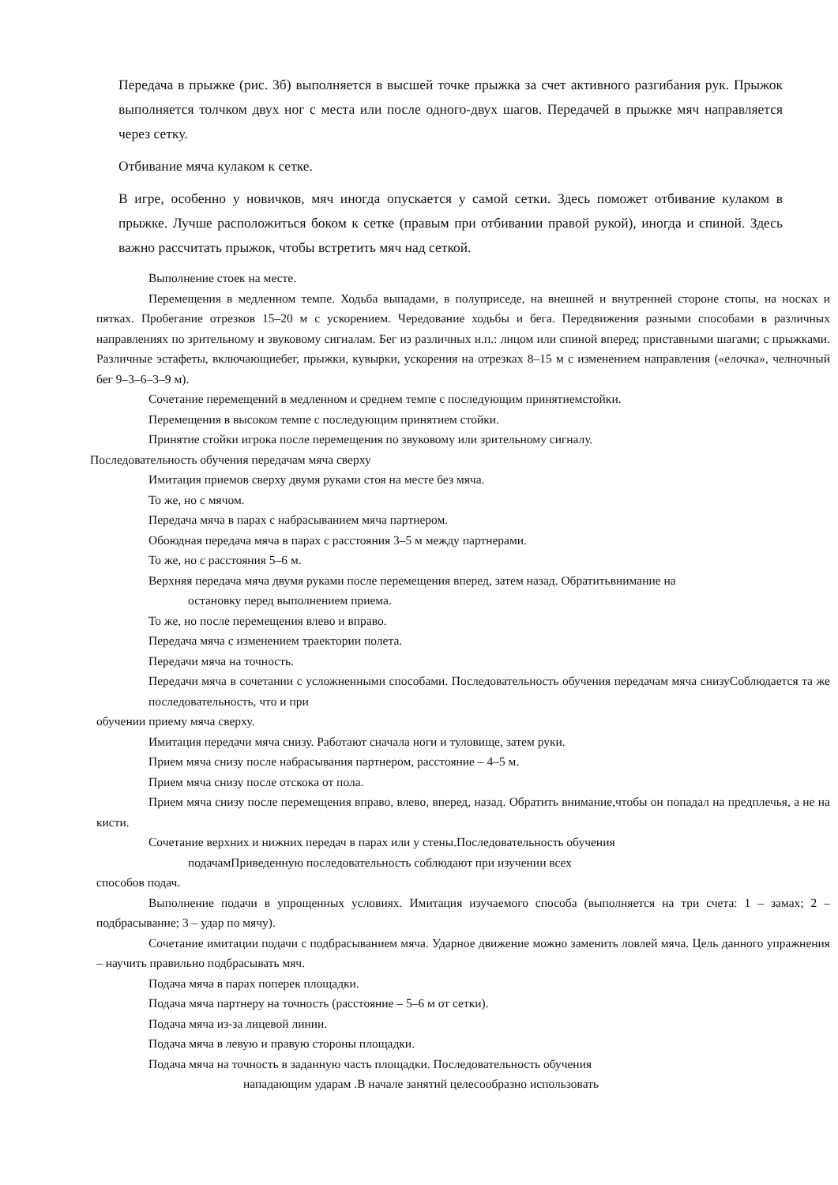Передача в прыжке (рис. 3б) выполняется в высшей точке прыжка за счет активного разгибания рук. Прыжок выполняется толчком двух ног с места или после одного-двух шагов. Передачей в прыжке мяч направляется через сетку.
Отбивание мяча кулаком к сетке.
В игре, особенно у новичков, мяч иногда опускается у самой сетки. Здесь поможет отбивание кулаком в прыжке. Лучше расположиться боком к сетке (правым при отбивании правой рукой), иногда и спиной. Здесь важно рассчитать прыжок, чтобы встретить мяч над сеткой.
Выполнение стоек на месте.
Перемещения в медленном темпе. Ходьба выпадами, в полуприседе, на внешней и внутренней стороне стопы, на носках и пятках. Пробегание отрезков 15–20 м с ускорением. Чередование ходьбы и бега. Передвижения разными способами в различных направлениях по зрительному и звуковому сигналам. Бег из различных и.п.: лицом или спиной вперед; приставными шагами; с прыжками. Различные эстафеты, включающиебег, прыжки, кувырки, ускорения на отрезках 8–15 м с изменением направления («елочка», челночный бег 9–3–6–3–9 м).
Сочетание перемещений в медленном и среднем темпе с последующим принятиемстойки.
Перемещения в высоком темпе с последующим принятием стойки.
Принятие стойки игрока после перемещения по звуковому или зрительному сигналу.
Последовательность обучения передачам мяча сверху
Имитация приемов сверху двумя руками стоя на месте без мяча.
То же, но с мячом.
Передача мяча в парах с набрасыванием мяча партнером.
Обоюдная передача мяча в парах с расстояния 3–5 м между партнерами.
То же, но с расстояния 5–6 м.
Верхняя передача мяча двумя руками после перемещения вперед, затем назад. Обратитьвнимание на
остановку перед выполнением приема.
То же, но после перемещения влево и вправо.
Передача мяча с изменением траектории полета.
Передачи мяча на точность.
Передачи мяча в сочетании с усложненными способами. Последовательность обучения передачам мяча снизуСоблюдается та же последовательность, что и при
обучении приему мяча сверху.
Имитация передачи мяча снизу. Работают сначала ноги и туловище, затем руки.
Прием мяча снизу после набрасывания партнером, расстояние – 4–5 м.
Прием мяча снизу после отскока от пола.
Прием мяча снизу после перемещения вправо, влево, вперед, назад. Обратить внимание,чтобы он попадал на предплечья, а не на кисти.
Сочетание верхних и нижних передач в парах или у стены.Последовательность обучения
подачамПриведенную последовательность соблюдают при изучении всех
способов подач.
Выполнение подачи в упрощенных условиях. Имитация изучаемого способа (выполняется на три счета: 1 – замах; 2 – подбрасывание; 3 – удар по мячу).
Сочетание имитации подачи с подбрасыванием мяча. Ударное движение можно заменить ловлей мяча. Цель данного упражнения – научить правильно подбрасывать мяч.
Подача мяча в парах поперек площадки.
Подача мяча партнеру на точность (расстояние – 5–6 м от сетки).
Подача мяча из-за лицевой линии.
Подача мяча в левую и правую стороны площадки.
Подача мяча на точность в заданную часть площадки. Последовательность обучения
нападающим ударам .В начале занятий целесообразно использовать